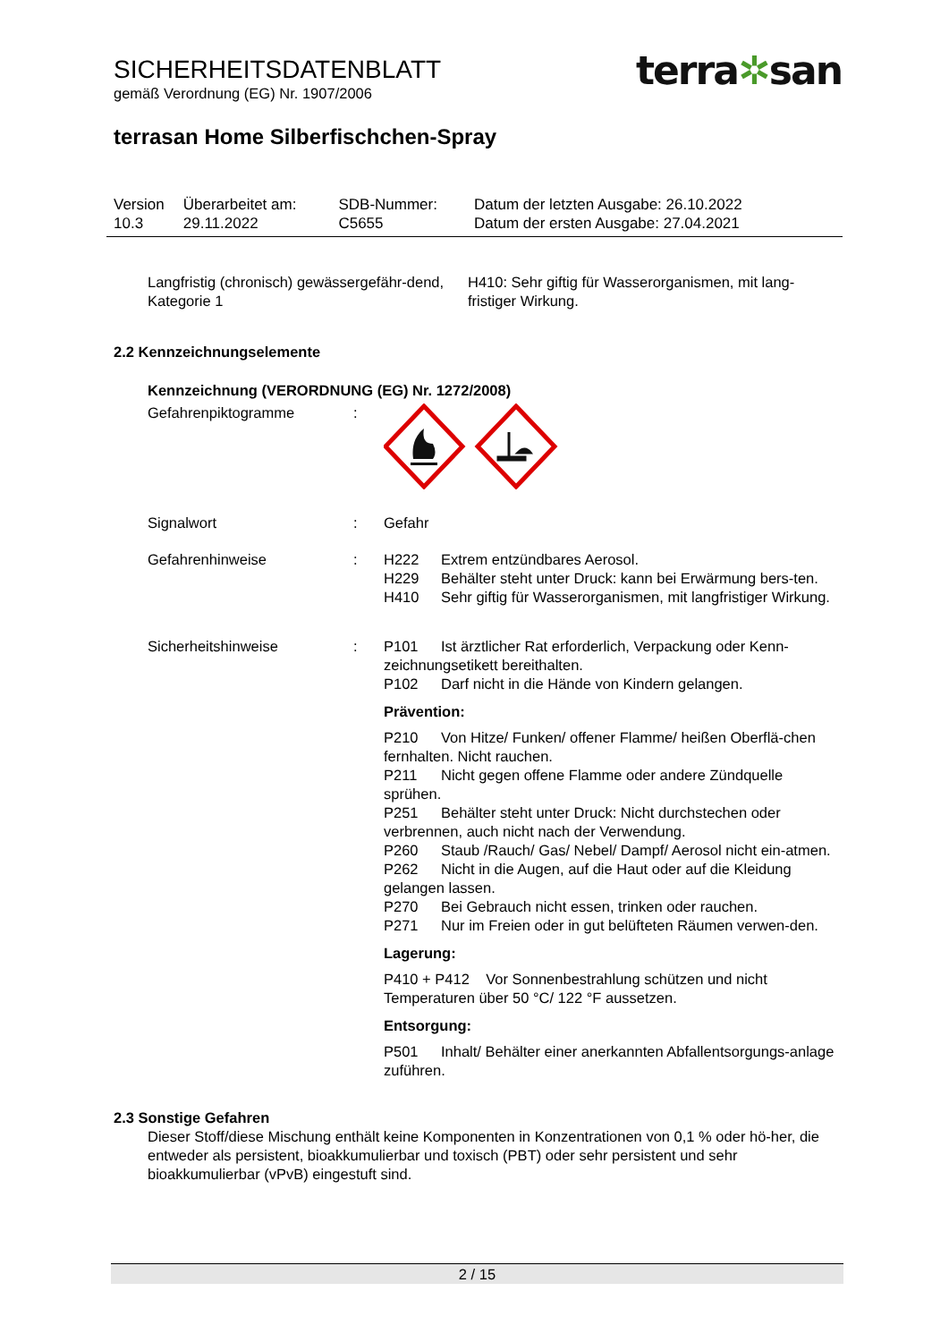SICHERHEITSDATENBLATT
gemäß Verordnung (EG) Nr. 1907/2006
terra✲san
terrasan Home Silberfischchen-Spray
| Version 10.3 | Überarbeitet am: 29.11.2022 | SDB-Nummer: C5655 | Datum der letzten Ausgabe: 26.10.2022 Datum der ersten Ausgabe: 27.04.2021 |
Langfristig (chronisch) gewässergefähr-dend, Kategorie 1
H410: Sehr giftig für Wasserorganismen, mit lang-fristiger Wirkung.
2.2 Kennzeichnungselemente
Kennzeichnung (VERORDNUNG (EG) Nr. 1272/2008)
Gefahrenpiktogramme :
Signalwort : Gefahr
Gefahrenhinweise : H222 Extrem entzündbares Aerosol.
H229 Behälter steht unter Druck: kann bei Erwärmung bers-ten.
H410 Sehr giftig für Wasserorganismen, mit langfristiger Wirkung.
Sicherheitshinweise : P101 Ist ärztlicher Rat erforderlich, Verpackung oder Kenn-zeichnungsetikett bereithalten.
P102 Darf nicht in die Hände von Kindern gelangen.
Prävention:
P210 Von Hitze/ Funken/ offener Flamme/ heißen Oberflä-chen fernhalten. Nicht rauchen.
P211 Nicht gegen offene Flamme oder andere Zündquelle sprühen.
P251 Behälter steht unter Druck: Nicht durchstechen oder verbrennen, auch nicht nach der Verwendung.
P260 Staub /Rauch/ Gas/ Nebel/ Dampf/ Aerosol nicht ein-atmen.
P262 Nicht in die Augen, auf die Haut oder auf die Kleidung gelangen lassen.
P270 Bei Gebrauch nicht essen, trinken oder rauchen.
P271 Nur im Freien oder in gut belüfteten Räumen verwen-den.
Lagerung:
P410 + P412 Vor Sonnenbestrahlung schützen und nicht Temperaturen über 50 °C/ 122 °F aussetzen.
Entsorgung:
P501 Inhalt/ Behälter einer anerkannten Abfallentsorgungs-anlage zuführen.
2.3 Sonstige Gefahren
Dieser Stoff/diese Mischung enthält keine Komponenten in Konzentrationen von 0,1 % oder hö-her, die entweder als persistent, bioakkumulierbar und toxisch (PBT) oder sehr persistent und sehr bioakkumulierbar (vPvB) eingestuft sind.
2 / 15